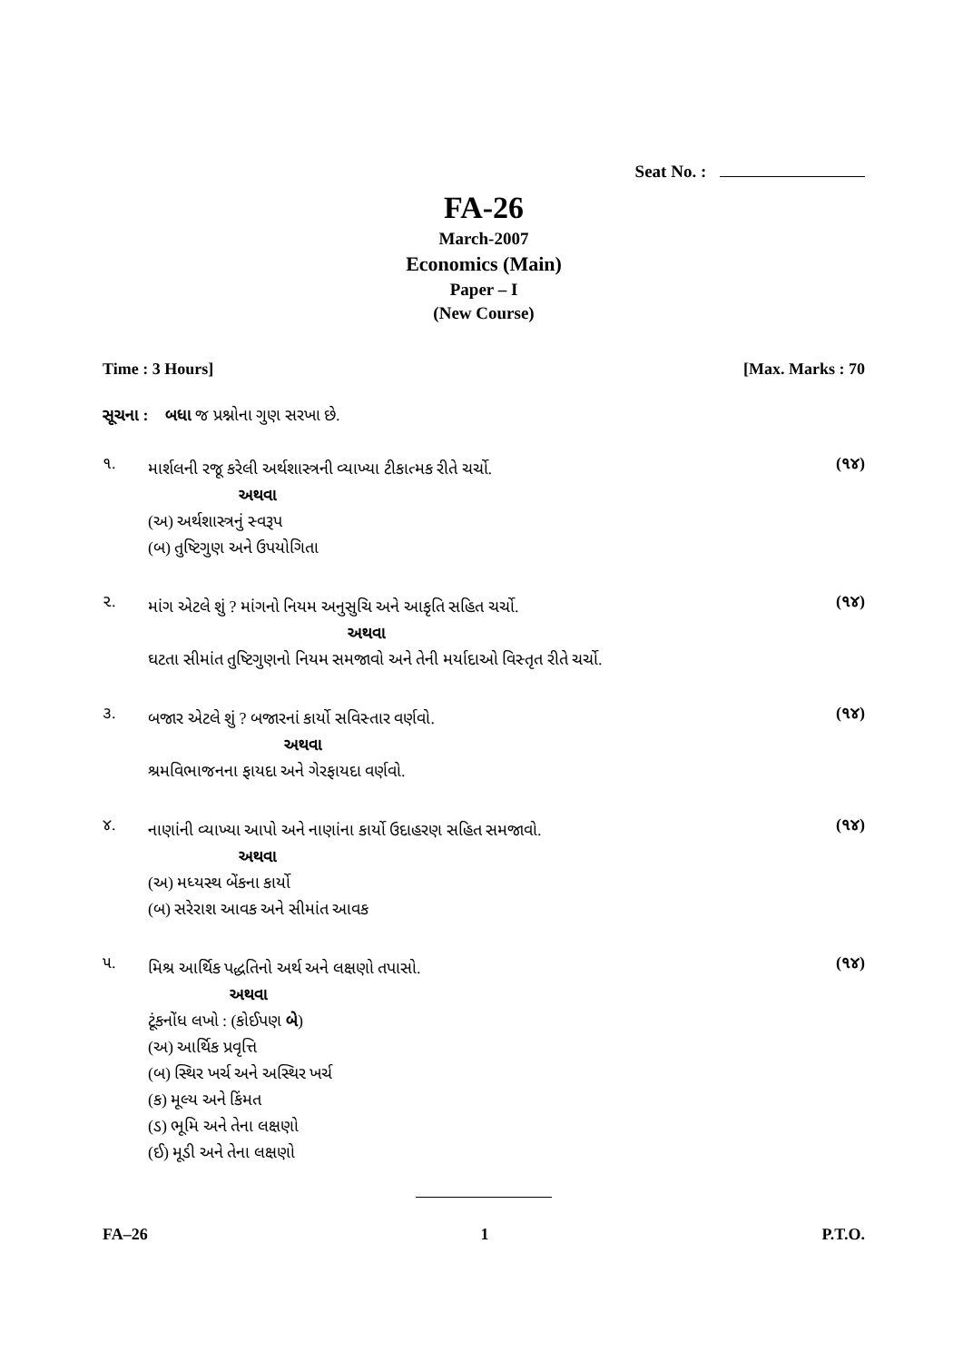Seat No. :
FA-26
March-2007
Economics (Main)
Paper – I
(New Course)
Time : 3 Hours] [Max. Marks : 70
સૂચના : બધા જ પ્રશ્નોના ગુણ સરખા છે.
૧.
માર્શલની રજૂ કરેલી અર્થશાસ્ત્રની વ્યાખ્યા ટીકાત્મક રીતે ચર્ચો.
અથવા
(અ) અર્થશાસ્ત્રનું સ્વરૂપ
(બ) તુષ્ટિગુણ અને ઉપયોગિતા
(૧૪)
૨.
માંગ એટલે શું ? માંગનો નિયમ અનુસુચિ અને આકૃતિ સહિત ચર્ચો.
અથવા
ઘટતા સીમાંત તુષ્ટિગુણનો નિયમ સમજાવો અને તેની મર્યાદાઓ વિસ્તૃત રીતે ચર્ચો.
(૧૪)
૩.
બજાર એટલે શું ? બજારનાં કાર્યો સવિસ્તાર વર્ણવો.
અથવા
શ્રમવિભાજનના ફાયદા અને ગેરફાયદા વર્ણવો.
(૧૪)
૪.
નાણાંની વ્યાખ્યા આપો અને નાણાંના કાર્યો ઉદાહરણ સહિત સમજાવો.
અથવા
(અ) મધ્યસ્થ બેંકના કાર્યો
(બ) સરેરાશ આવક અને સીમાંત આવક
(૧૪)
૫.
મિશ્ર આર્થિક પદ્ધતિનો અર્થ અને લક્ષણો તપાસો.
અથવા
ટૂંકનોંધ લખો : (કોઈપણ બે)
(અ) આર્થિક પ્રવૃત્તિ
(બ) સ્થિર ખર્ચ અને અસ્થિર ખર્ચ
(ક) મૂલ્ય અને કિંમત
(ડ) ભૂમિ અને તેના લક્ષણો
(ઈ) મૂડી અને તેના લક્ષણો
(૧૪)
FA–26 1 P.T.O.